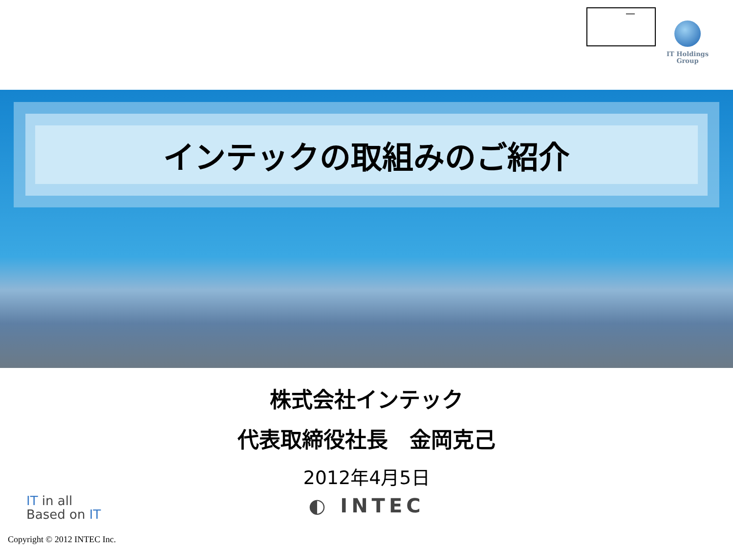—
IT Holdings
Group
インテックの取組みのご紹介
株式会社インテック
代表取締役社長　金岡克己
2012年4月5日
◐ INTEC
IT in all
Based on IT
Copyright © 2012 INTEC Inc.